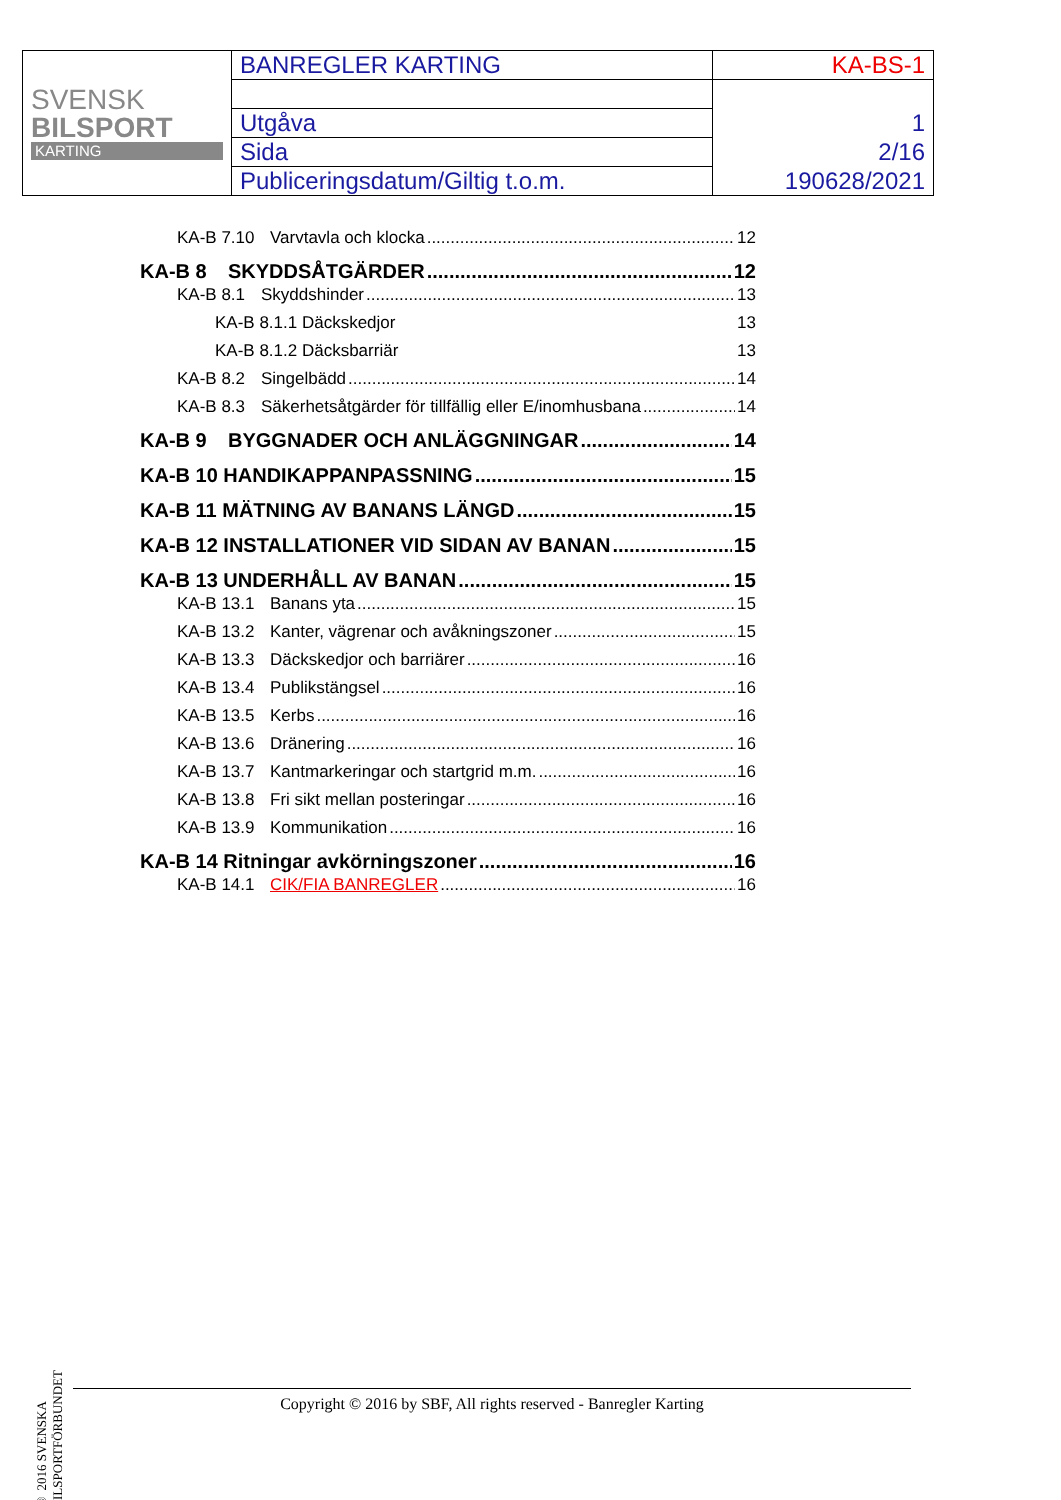| SVENSK BILSPORT KARTING | BANREGLER KARTING | KA-BS-1 |
| | Utgåva | 1 |
| | Sida | 2/16 |
| | Publiceringsdatum/Giltig t.o.m. | 190628/2021 |
KA-B 7.10 Varvtavla och klocka 12
KA-B 8 SKYDDSÅTGÄRDER 12
KA-B 8.1 Skyddshinder 13
KA-B 8.1.1 Däckskedjor 13
KA-B 8.1.2 Däcksbarriär 13
KA-B 8.2 Singelbädd 14
KA-B 8.3 Säkerhetsåtgärder för tillfällig eller E/inomhusbana 14
KA-B 9 BYGGNADER OCH ANLÄGGNINGAR 14
KA-B 10 HANDIKAPPANPASSNING 15
KA-B 11 MÄTNING AV BANANS LÄNGD 15
KA-B 12 INSTALLATIONER VID SIDAN AV BANAN 15
KA-B 13 UNDERHÅLL AV BANAN 15
KA-B 13.1 Banans yta 15
KA-B 13.2 Kanter, vägrenar och avåkningszoner 15
KA-B 13.3 Däckskedjor och barriärer 16
KA-B 13.4 Publikstängsel 16
KA-B 13.5 Kerbs 16
KA-B 13.6 Dränering 16
KA-B 13.7 Kantmarkeringar och startgrid m.m. 16
KA-B 13.8 Fri sikt mellan posteringar 16
KA-B 13.9 Kommunikation 16
KA-B 14 Ritningar avkörningszoner 16
KA-B 14.1 CIK/FIA BANREGLER 16
© 2016 SVENSKA BILSPORTFÖRBUNDET
Copyright © 2016 by SBF, All rights reserved - Banregler Karting